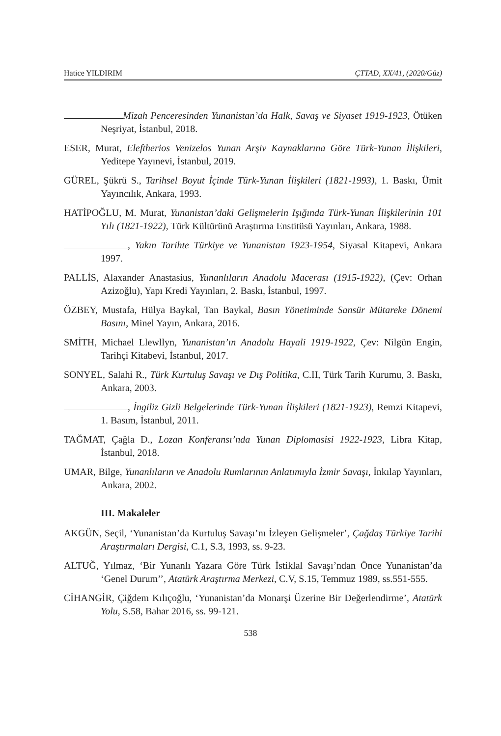Hatice YILDIRIM ÇTTAD, XX/41, (2020/Güz)
Mizah Penceresinden Yunanistan’da Halk, Savaş ve Siyaset 1919-1923, Ötüken Neşriyat, İstanbul, 2018.
ESER, Murat, Eleftherios Venizelos Yunan Arşiv Kaynaklarına Göre Türk-Yunan İlişkileri, Yeditepe Yayınevi, İstanbul, 2019.
GÜREL, Şükrü S., Tarihsel Boyut İçinde Türk-Yunan İlişkileri (1821-1993), 1. Baskı, Ümit Yayıncılık, Ankara, 1993.
HATİPOĞLU, M. Murat, Yunanistan’daki Gelişmelerin Işığında Türk-Yunan İlişkilerinin 101 Yılı (1821-1922), Türk Kültürünü Araştırma Enstitüsü Yayınları, Ankara, 1988.
, Yakın Tarihte Türkiye ve Yunanistan 1923-1954, Siyasal Kitapevi, Ankara 1997.
PALLİS, Alaxander Anastasius, Yunanlıların Anadolu Macerası (1915-1922), (Çev: Orhan Azizoğlu), Yapı Kredi Yayınları, 2. Baskı, İstanbul, 1997.
ÖZBEY, Mustafa, Hülya Baykal, Tan Baykal, Basın Yönetiminde Sansür Mütareke Dönemi Basını, Minel Yayın, Ankara, 2016.
SMİTH, Michael Llewllyn, Yunanistan’ın Anadolu Hayali 1919-1922, Çev: Nilgün Engin, Tarihçi Kitabevi, İstanbul, 2017.
SONYEL, Salahi R., Türk Kurtuluş Savaşı ve Dış Politika, C.II, Türk Tarih Kurumu, 3. Baskı, Ankara, 2003.
, İngiliz Gizli Belgelerinde Türk-Yunan İlişkileri (1821-1923), Remzi Kitapevi, 1. Basım, İstanbul, 2011.
TAĞMAT, Çağla D., Lozan Konferansı’nda Yunan Diplomasisi 1922-1923, Libra Kitap, İstanbul, 2018.
UMAR, Bilge, Yunanlıların ve Anadolu Rumlarının Anlatımıyla İzmir Savaşı, İnkılap Yayınları, Ankara, 2002.
III. Makaleler
AKGÜN, Seçil, ‘Yunanistan’da Kurtuluş Savaşı’nı İzleyen Gelişmeler’, Çağdaş Türkiye Tarihi Araştırmaları Dergisi, C.1, S.3, 1993, ss. 9-23.
ALTUĞ, Yılmaz, ‘Bir Yunanlı Yazara Göre Türk İstiklal Savaşı’ndan Önce Yunanistan’da ‘Genel Durum’’, Atatürk Araştırma Merkezi, C.V, S.15, Temmuz 1989, ss.551-555.
CİHANGİR, Çiğdem Kılıçoğlu, ‘Yunanistan’da Monarşi Üzerine Bir Değerlendirme’, Atatürk Yolu, S.58, Bahar 2016, ss. 99-121.
538